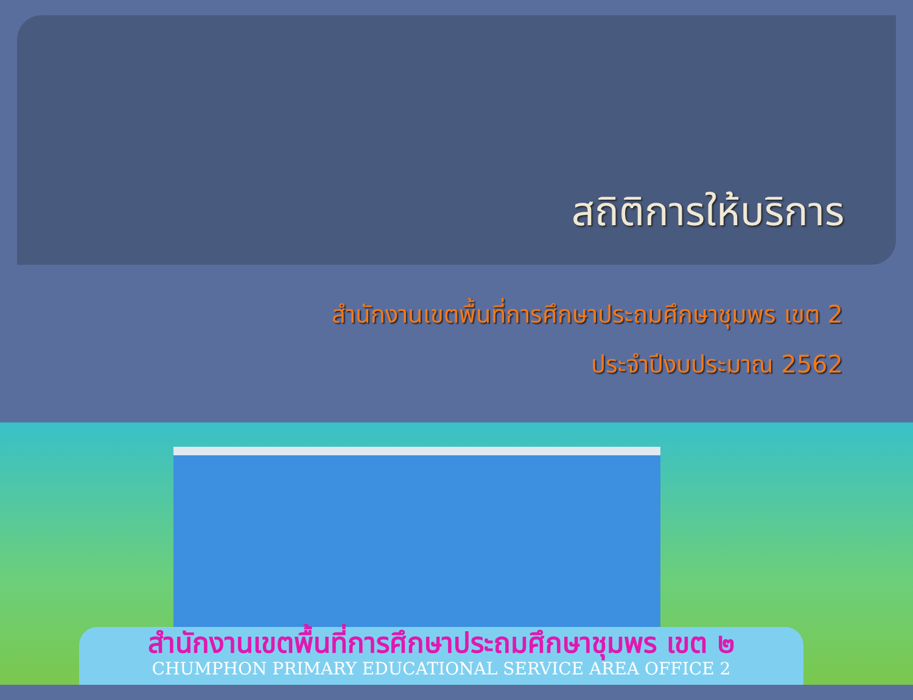สถิติการให้บริการ
สำนักงานเขตพื้นที่การศึกษาประถมศึกษาชุมพร เขต 2
ประจำปีงบประมาณ 2562
สำนักงานเขตพื้นที่การศึกษาประถมศึกษาชุมพร เขต ๒
CHUMPHON PRIMARY EDUCATIONAL SERVICE AREA OFFICE 2